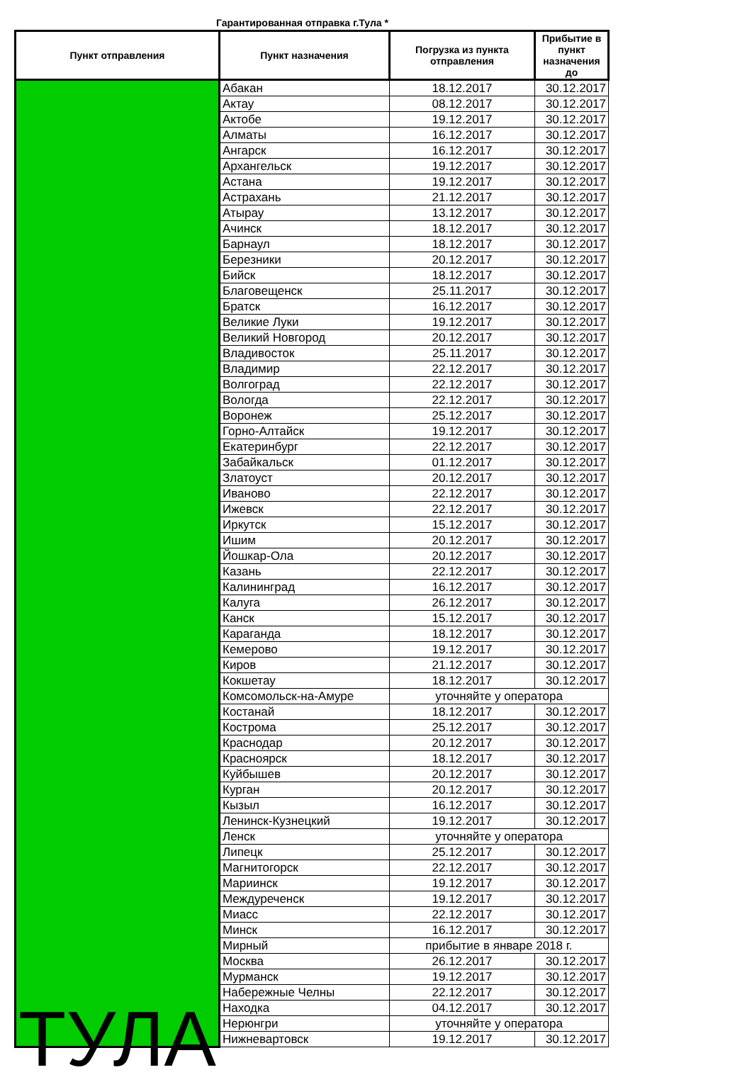Гарантированная отправка г.Тула *
| Пункт отправления | Пункт назначения | Погрузка из пункта отправления | Прибытие в пункт назначения до |
| --- | --- | --- | --- |
| ТУЛА | Абакан | 18.12.2017 | 30.12.2017 |
| | Актау | 08.12.2017 | 30.12.2017 |
| | Актобе | 19.12.2017 | 30.12.2017 |
| | Алматы | 16.12.2017 | 30.12.2017 |
| | Ангарск | 16.12.2017 | 30.12.2017 |
| | Архангельск | 19.12.2017 | 30.12.2017 |
| | Астана | 19.12.2017 | 30.12.2017 |
| | Астрахань | 21.12.2017 | 30.12.2017 |
| | Атырау | 13.12.2017 | 30.12.2017 |
| | Ачинск | 18.12.2017 | 30.12.2017 |
| | Барнаул | 18.12.2017 | 30.12.2017 |
| | Березники | 20.12.2017 | 30.12.2017 |
| | Бийск | 18.12.2017 | 30.12.2017 |
| | Благовещенск | 25.11.2017 | 30.12.2017 |
| | Братск | 16.12.2017 | 30.12.2017 |
| | Великие Луки | 19.12.2017 | 30.12.2017 |
| | Великий Новгород | 20.12.2017 | 30.12.2017 |
| | Владивосток | 25.11.2017 | 30.12.2017 |
| | Владимир | 22.12.2017 | 30.12.2017 |
| | Волгоград | 22.12.2017 | 30.12.2017 |
| | Вологда | 22.12.2017 | 30.12.2017 |
| | Воронеж | 25.12.2017 | 30.12.2017 |
| | Горно-Алтайск | 19.12.2017 | 30.12.2017 |
| | Екатеринбург | 22.12.2017 | 30.12.2017 |
| | Забайкальск | 01.12.2017 | 30.12.2017 |
| | Златоуст | 20.12.2017 | 30.12.2017 |
| | Иваново | 22.12.2017 | 30.12.2017 |
| | Ижевск | 22.12.2017 | 30.12.2017 |
| | Иркутск | 15.12.2017 | 30.12.2017 |
| | Ишим | 20.12.2017 | 30.12.2017 |
| | Йошкар-Ола | 20.12.2017 | 30.12.2017 |
| | Казань | 22.12.2017 | 30.12.2017 |
| | Калининград | 16.12.2017 | 30.12.2017 |
| | Калуга | 26.12.2017 | 30.12.2017 |
| | Канск | 15.12.2017 | 30.12.2017 |
| | Караганда | 18.12.2017 | 30.12.2017 |
| | Кемерово | 19.12.2017 | 30.12.2017 |
| | Киров | 21.12.2017 | 30.12.2017 |
| | Кокшетау | 18.12.2017 | 30.12.2017 |
| | Комсомольск-на-Амуре | уточняйте у оператора | |
| | Костанай | 18.12.2017 | 30.12.2017 |
| | Кострома | 25.12.2017 | 30.12.2017 |
| | Краснодар | 20.12.2017 | 30.12.2017 |
| | Красноярск | 18.12.2017 | 30.12.2017 |
| | Куйбышев | 20.12.2017 | 30.12.2017 |
| | Курган | 20.12.2017 | 30.12.2017 |
| | Кызыл | 16.12.2017 | 30.12.2017 |
| | Ленинск-Кузнецкий | 19.12.2017 | 30.12.2017 |
| | Ленск | уточняйте у оператора | |
| | Липецк | 25.12.2017 | 30.12.2017 |
| | Магнитогорск | 22.12.2017 | 30.12.2017 |
| | Мариинск | 19.12.2017 | 30.12.2017 |
| | Междуреченск | 19.12.2017 | 30.12.2017 |
| | Миасс | 22.12.2017 | 30.12.2017 |
| | Минск | 16.12.2017 | 30.12.2017 |
| | Мирный | прибытие в январе 2018 г. | |
| | Москва | 26.12.2017 | 30.12.2017 |
| | Мурманск | 19.12.2017 | 30.12.2017 |
| | Набережные Челны | 22.12.2017 | 30.12.2017 |
| | Находка | 04.12.2017 | 30.12.2017 |
| | Нерюнгри | уточняйте у оператора | |
| | Нижневартовск | 19.12.2017 | 30.12.2017 |